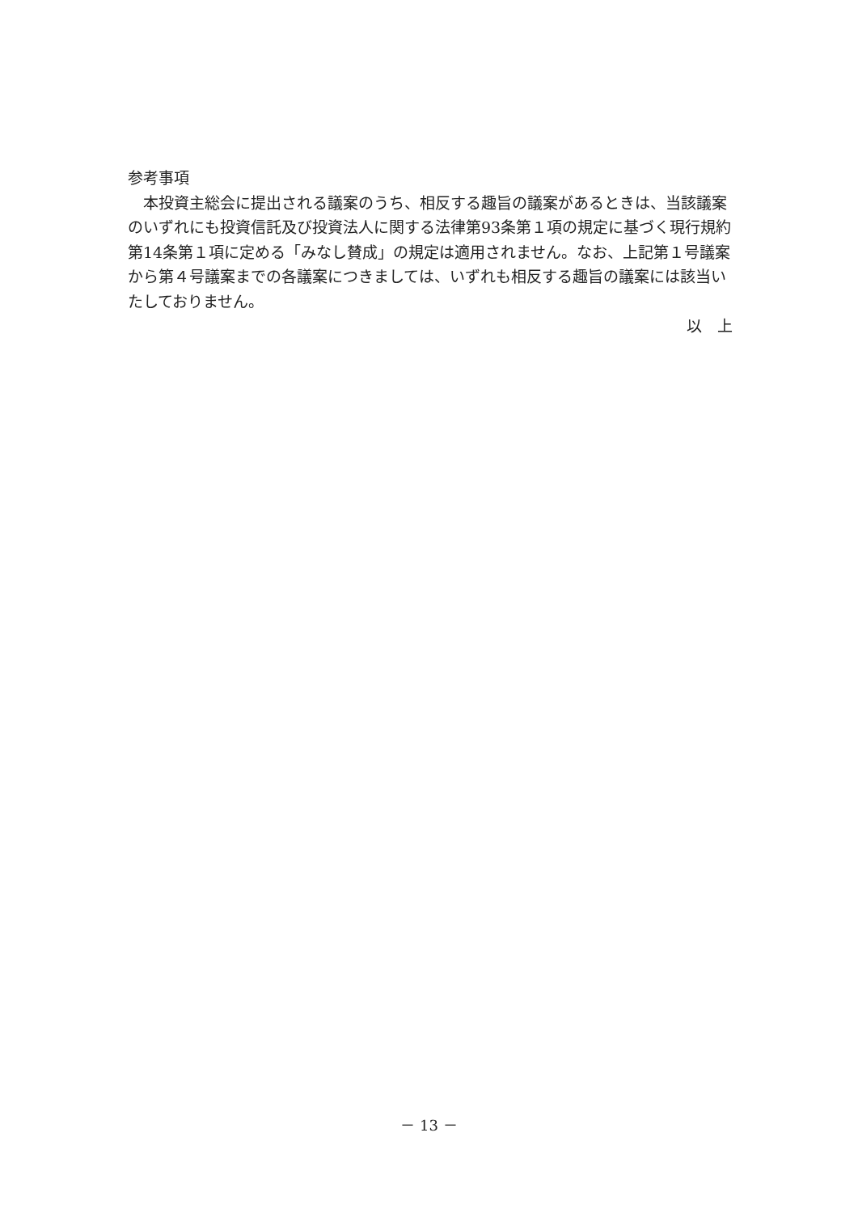参考事項
本投資主総会に提出される議案のうち、相反する趣旨の議案があるときは、当該議案のいずれにも投資信託及び投資法人に関する法律第93条第１項の規定に基づく現行規約第14条第１項に定める「みなし賛成」の規定は適用されません。なお、上記第１号議案から第４号議案までの各議案につきましては、いずれも相反する趣旨の議案には該当いたしておりません。
以　上
－ 13 －